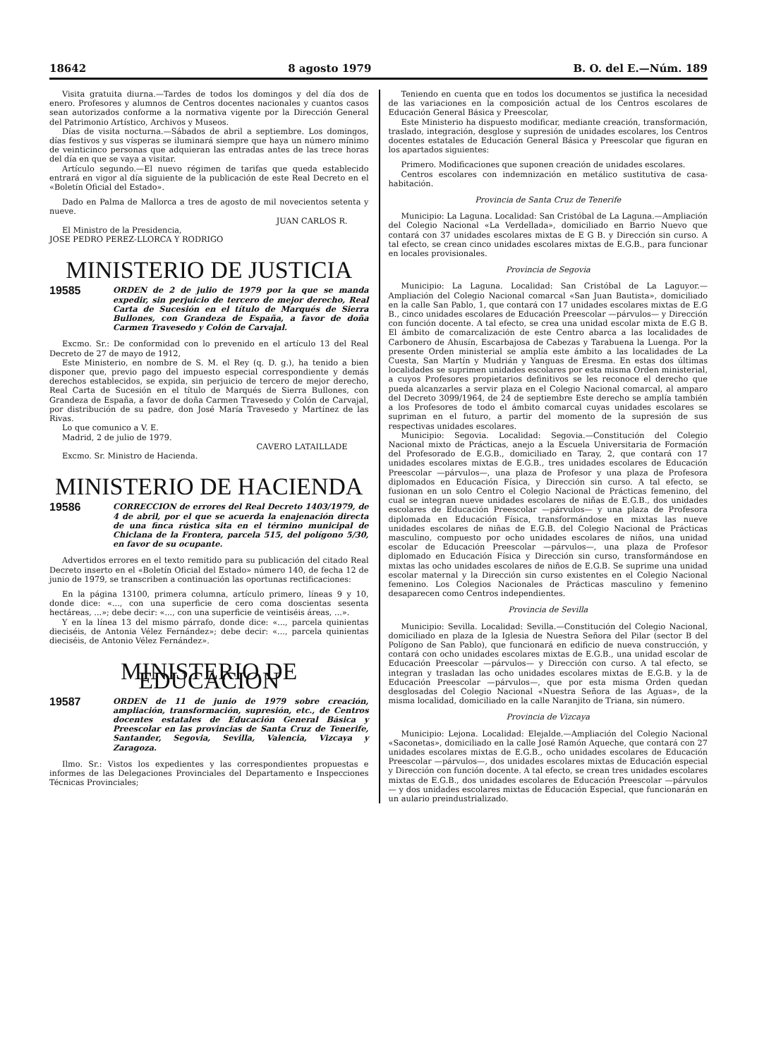18642 8 agosto 1979 B. O. del E.—Núm. 189
Visita gratuita diurna.—Tardes de todos los domingos y del día dos de enero. Profesores y alumnos de Centros docentes nacionales y cuantos casos sean autorizados conforme a la normativa vigente por la Dirección General del Patrimonio Artístico, Archivos y Museos.
Días de visita nocturna.—Sábados de abril a septiembre. Los domingos, días festivos y sus vísperas se iluminará siempre que haya un número mínimo de veinticinco personas que adquieran las entradas antes de las trece horas del día en que se vaya a visitar.
Artículo segundo.—El nuevo régimen de tarifas que queda establecido entrará en vigor al día siguiente de la publicación de este Real Decreto en el «Boletín Oficial del Estado».
Dado en Palma de Mallorca a tres de agosto de mil novecientos setenta y nueve.
JUAN CARLOS R.
El Ministro de la Presidencia,
JOSE PEDRO PEREZ-LLORCA Y RODRIGO
MINISTERIO DE JUSTICIA
19585 ORDEN de 2 de julio de 1979 por la que se manda expedir, sin perjuicio de tercero de mejor derecho, Real Carta de Sucesión en el título de Marqués de Sierra Bullones, con Grandeza de España, a favor de doña Carmen Travesedo y Colón de Carvajal.
Excmo. Sr.: De conformidad con lo prevenido en el artículo 13 del Real Decreto de 27 de mayo de 1912,
Este Ministerio, en nombre de S. M. el Rey (q. D. g.), ha tenido a bien disponer que, previo pago del impuesto especial correspondiente y demás derechos establecidos, se expida, sin perjuicio de tercero de mejor derecho, Real Carta de Sucesión en el título de Marqués de Sierra Bullones, con Grandeza de España, a favor de doña Carmen Travesedo y Colón de Carvajal, por distribución de su padre, don José María Travesedo y Martínez de las Rivas.
Lo que comunico a V. E.
Madrid, 2 de julio de 1979.
CAVERO LATAILLADE
Excmo. Sr. Ministro de Hacienda.
MINISTERIO DE HACIENDA
19586 CORRECCION de errores del Real Decreto 1403/1979, de 4 de abril, por el que se acuerda la enajenación directa de una finca rústica sita en el término municipal de Chiclana de la Frontera, parcela 515, del polígono 5/30, en favor de su ocupante.
Advertidos errores en el texto remitido para su publicación del citado Real Decreto inserto en el «Boletín Oficial del Estado» número 140, de fecha 12 de junio de 1979, se transcriben a continuación las oportunas rectificaciones:
En la página 13100, primera columna, artículo primero, líneas 9 y 10, donde dice: «..., con una superficie de cero coma doscientas sesenta hectáreas, ...»; debe decir: «..., con una superficie de veintiséis áreas, ...».
Y en la línea 13 del mismo párrafo, donde dice: «..., parcela quinientas dieciséis, de Antonia Vélez Fernández»; debe decir: «..., parcela quinientas dieciséis, de Antonio Vélez Fernández».
MINISTERIO DE EDUCACION
19587 ORDEN de 11 de junio de 1979 sobre creación, ampliación, transformación, supresión, etc., de Centros docentes estatales de Educación General Básica y Preescolar en las provincias de Santa Cruz de Tenerife, Santander, Segovia, Sevilla, Valencia, Vizcaya y Zaragoza.
Ilmo. Sr.: Vistos los expedientes y las correspondientes propuestas e informes de las Delegaciones Provinciales del Departamento e Inspecciones Técnicas Provinciales;
Teniendo en cuenta que en todos los documentos se justifica la necesidad de las variaciones en la composición actual de los Centros escolares de Educación General Básica y Preescolar,
Este Ministerio ha dispuesto modificar, mediante creación, transformación, traslado, integración, desglose y supresión de unidades escolares, los Centros docentes estatales de Educación General Básica y Preescolar que figuran en los apartados siguientes:
Primero. Modificaciones que suponen creación de unidades escolares.
Centros escolares con indemnización en metálico sustitutiva de casa-habitación.
Provincia de Santa Cruz de Tenerife
Municipio: La Laguna. Localidad: San Cristóbal de La Laguna.—Ampliación del Colegio Nacional «La Verdellada», domiciliado en Barrio Nuevo que contará con 37 unidades escolares mixtas de E G B. y Dirección sin curso. A tal efecto, se crean cinco unidades escolares mixtas de E.G.B., para funcionar en locales provisionales.
Provincia de Segovia
Municipio: La Laguna. Localidad: San Cristóbal de La Laguyor.—Ampliación del Colegio Nacional comarcal «San Juan Bautista», domiciliado en la calle San Pablo, 1, que contará con 17 unidades escolares mixtas de E.G B., cinco unidades escolares de Educación Preescolar —párvulos— y Dirección con función docente. A tal efecto, se crea una unidad escolar mixta de E.G B. El ámbito de comarcalización de este Centro abarca a las localidades de Carbonero de Ahusín, Escarbajosa de Cabezas y Tarabuena la Luenga. Por la presente Orden ministerial se amplía este ámbito a las localidades de La Cuesta, San Martín y Mudrián y Yanguas de Eresma. En estas dos últimas localidades se suprimen unidades escolares por esta misma Orden ministerial, a cuyos Profesores propietarios definitivos se les reconoce el derecho que pueda alcanzarles a servir plaza en el Colegio Nacional comarcal, al amparo del Decreto 3099/1964, de 24 de septiembre Este derecho se amplía también a los Profesores de todo el ámbito comarcal cuyas unidades escolares se supriman en el futuro, a partir del momento de la supresión de sus respectivas unidades escolares.
Municipio: Segovia. Localidad: Segovia.—Constitución del Colegio Nacional mixto de Prácticas, anejo a la Escuela Universitaria de Formación del Profesorado de E.G.B., domiciliado en Taray, 2, que contará con 17 unidades escolares mixtas de E.G.B., tres unidades escolares de Educación Preescolar —párvulos—, una plaza de Profesor y una plaza de Profesora diplomados en Educación Física, y Dirección sin curso. A tal efecto, se fusionan en un solo Centro el Colegio Nacional de Prácticas femenino, del cual se integran nueve unidades escolares de niñas de E.G.B., dos unidades escolares de Educación Preescolar —párvulos— y una plaza de Profesora diplomada en Educación Física, transformándose en mixtas las nueve unidades escolares de niñas de E.G.B. del Colegio Nacional de Prácticas masculino, compuesto por ocho unidades escolares de niños, una unidad escolar de Educación Preescolar —párvulos—, una plaza de Profesor diplomado en Educación Física y Dirección sin curso, transformándose en mixtas las ocho unidades escolares de niños de E.G.B. Se suprime una unidad escolar maternal y la Dirección sin curso existentes en el Colegio Nacional femenino. Los Colegios Nacionales de Prácticas masculino y femenino desaparecen como Centros independientes.
Provincia de Sevilla
Municipio: Sevilla. Localidad: Sevilla.—Constitución del Colegio Nacional, domiciliado en plaza de la Iglesia de Nuestra Señora del Pilar (sector B del Polígono de San Pablo), que funcionará en edificio de nueva construcción, y contará con ocho unidades escolares mixtas de E.G.B., una unidad escolar de Educación Preescolar —párvulos— y Dirección con curso. A tal efecto, se integran y trasladan las ocho unidades escolares mixtas de E.G.B. y la de Educación Preescolar —párvulos—, que por esta misma Orden quedan desglosadas del Colegio Nacional «Nuestra Señora de las Aguas», de la misma localidad, domiciliado en la calle Naranjito de Triana, sin número.
Provincia de Vizcaya
Municipio: Lejona. Localidad: Elejalde.—Ampliación del Colegio Nacional «Saconetas», domiciliado en la calle José Ramón Aqueche, que contará con 27 unidades escolares mixtas de E.G.B., ocho unidades escolares de Educación Preescolar —párvulos—, dos unidades escolares mixtas de Educación especial y Dirección con función docente. A tal efecto, se crean tres unidades escolares mixtas de E.G.B., dos unidades escolares de Educación Preescolar —párvulos— y dos unidades escolares mixtas de Educación Especial, que funcionarán en un aulario preindustrializado.